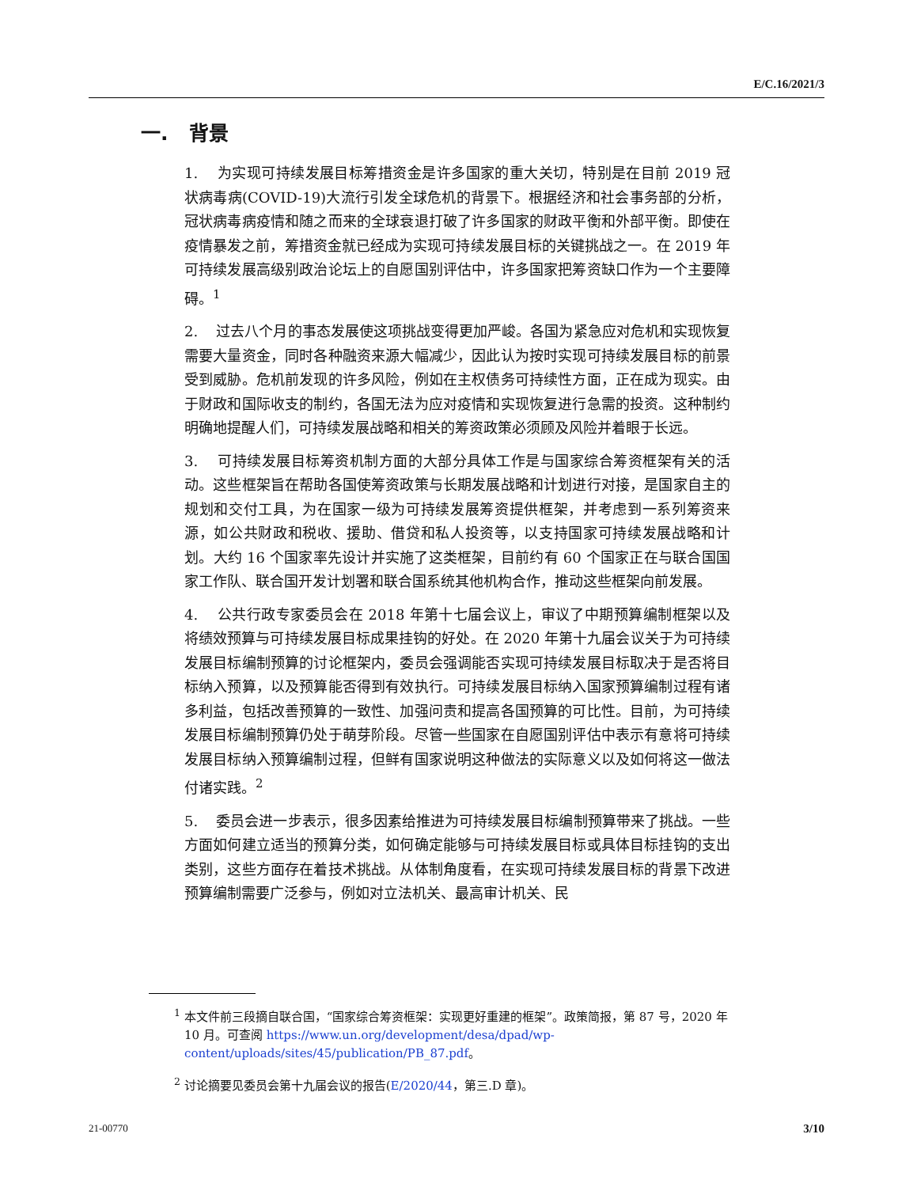E/C.16/2021/3
一. 背景
1. 为实现可持续发展目标筹措资金是许多国家的重大关切，特别是在目前 2019 冠状病毒病(COVID-19)大流行引发全球危机的背景下。根据经济和社会事务部的分析，冠状病毒病疫情和随之而来的全球衰退打破了许多国家的财政平衡和外部平衡。即使在疫情暴发之前，筹措资金就已经成为实现可持续发展目标的关键挑战之一。在 2019 年可持续发展高级别政治论坛上的自愿国别评估中，许多国家把筹资缺口作为一个主要障碍。<sup>1</sup>
2. 过去八个月的事态发展使这项挑战变得更加严峻。各国为紧急应对危机和实现恢复需要大量资金，同时各种融资来源大幅减少，因此认为按时实现可持续发展目标的前景受到威胁。危机前发现的许多风险，例如在主权债务可持续性方面，正在成为现实。由于财政和国际收支的制约，各国无法为应对疫情和实现恢复进行急需的投资。这种制约明确地提醒人们，可持续发展战略和相关的筹资政策必须顾及风险并着眼于长远。
3. 可持续发展目标筹资机制方面的大部分具体工作是与国家综合筹资框架有关的活动。这些框架旨在帮助各国使筹资政策与长期发展战略和计划进行对接，是国家自主的规划和交付工具，为在国家一级为可持续发展筹资提供框架，并考虑到一系列筹资来源，如公共财政和税收、援助、借贷和私人投资等，以支持国家可持续发展战略和计划。大约 16 个国家率先设计并实施了这类框架，目前约有 60 个国家正在与联合国国家工作队、联合国开发计划署和联合国系统其他机构合作，推动这些框架向前发展。
4. 公共行政专家委员会在 2018 年第十七届会议上，审议了中期预算编制框架以及将绩效预算与可持续发展目标成果挂钩的好处。在 2020 年第十九届会议关于为可持续发展目标编制预算的讨论框架内，委员会强调能否实现可持续发展目标取决于是否将目标纳入预算，以及预算能否得到有效执行。可持续发展目标纳入国家预算编制过程有诸多利益，包括改善预算的一致性、加强问责和提高各国预算的可比性。目前，为可持续发展目标编制预算仍处于萌芽阶段。尽管一些国家在自愿国别评估中表示有意将可持续发展目标纳入预算编制过程，但鲜有国家说明这种做法的实际意义以及如何将这一做法付诸实践。<sup>2</sup>
5. 委员会进一步表示，很多因素给推进为可持续发展目标编制预算带来了挑战。一些方面如何建立适当的预算分类，如何确定能够与可持续发展目标或具体目标挂钩的支出类别，这些方面存在着技术挑战。从体制角度看，在实现可持续发展目标的背景下改进预算编制需要广泛参与，例如对立法机关、最高审计机关、民
<sup>1</sup> 本文件前三段摘自联合国，“国家综合筹资框架：实现更好重建的框架”。政策简报，第 87 号，2020 年 10 月。可查阅 https://www.un.org/development/desa/dpad/wp-content/uploads/sites/45/publication/PB_87.pdf。
<sup>2</sup> 讨论摘要见委员会第十九届会议的报告(E/2020/44，第三.D 章)。
21-00770 3/10